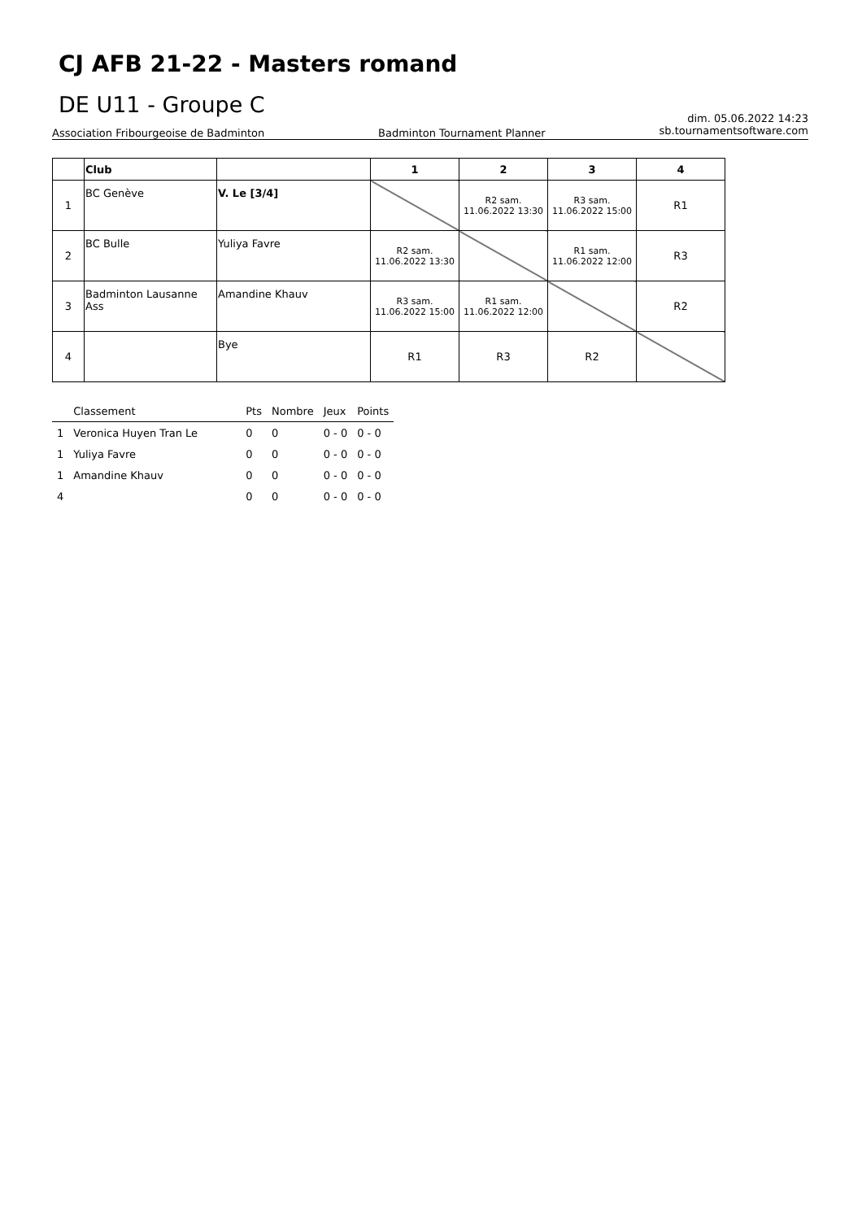CJ AFB 21-22 - Masters romand
DE U11 - Groupe C
Association Fribourgeoise de Badminton Badminton Tournament Planner dim. 05.06.2022 14:23
sb.tournamentsoftware.com
| | Club | | 1 | 2 | 3 | 4 |
| --- | --- | --- | --- | --- | --- | --- |
| 1 | BC Genève | V. Le [3/4] | | R2 sam. 11.06.2022 13:30 | R3 sam. 11.06.2022 15:00 | R1 |
| 2 | BC Bulle | Yuliya Favre | R2 sam. 11.06.2022 13:30 | | R1 sam. 11.06.2022 12:00 | R3 |
| 3 | Badminton Lausanne Ass | Amandine Khauv | R3 sam. 11.06.2022 15:00 | R1 sam. 11.06.2022 12:00 | | R2 |
| 4 | | Bye | R1 | R3 | R2 | |
| | Classement | Pts | Nombre | Jeux | Points |
| 1 | Veronica Huyen Tran Le | 0 | 0 | 0 - 0 | 0 - 0 |
| 1 | Yuliya Favre | 0 | 0 | 0 - 0 | 0 - 0 |
| 1 | Amandine Khauv | 0 | 0 | 0 - 0 | 0 - 0 |
| 4 | | 0 | 0 | 0 - 0 | 0 - 0 |